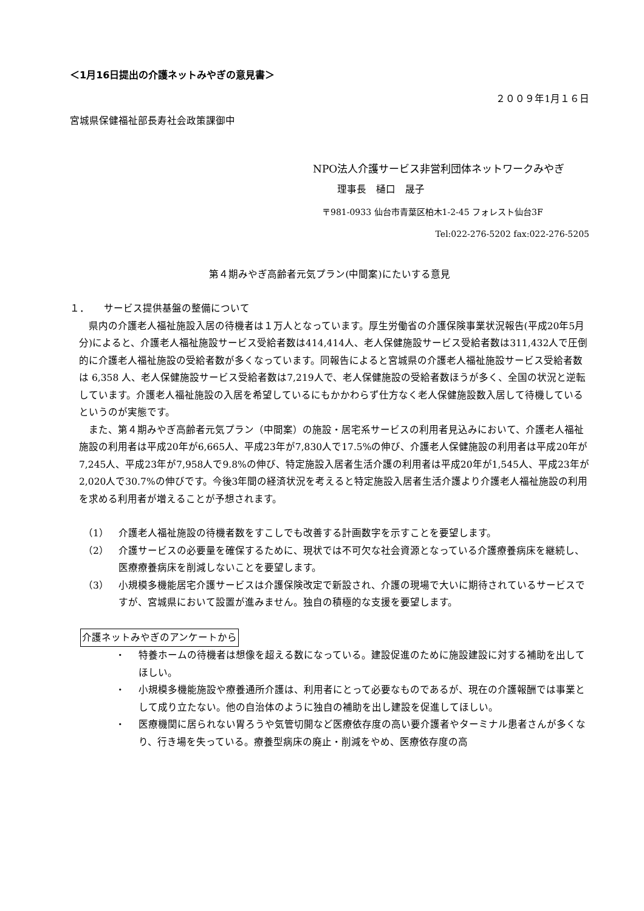＜1月16日提出の介護ネットみやぎの意見書＞
２００９年1月１６日
宮城県保健福祉部長寿社会政策課御中
NPO法人介護サービス非営利団体ネットワークみやぎ
理事長　樋口　晟子
〒981-0933 仙台市青葉区柏木1-2-45 フォレスト仙台3F
Tel:022-276-5202 fax:022-276-5205
第４期みやぎ高齢者元気プラン(中間案)にたいする意見
１．　　サービス提供基盤の整備について
県内の介護老人福祉施設入居の待機者は１万人となっています。厚生労働省の介護保険事業状況報告(平成20年5月分)によると、介護老人福祉施設サービス受給者数は414,414人、老人保健施設サービス受給者数は311,432人で圧倒的に介護老人福祉施設の受給者数が多くなっています。同報告によると宮城県の介護老人福祉施設サービス受給者数は 6,358 人、老人保健施設サービス受給者数は7,219人で、老人保健施設の受給者数ほうが多く、全国の状況と逆転しています。介護老人福祉施設の入居を希望しているにもかかわらず仕方なく老人保健施設数入居して待機しているというのが実態です。
また、第４期みやぎ高齢者元気プラン（中間案）の施設・居宅系サービスの利用者見込みにおいて、介護老人福祉施設の利用者は平成20年が6,665人、平成23年が7,830人で17.5%の伸び、介護老人保健施設の利用者は平成20年が7,245人、平成23年が7,958人で9.8%の伸び、特定施設入居者生活介護の利用者は平成20年が1,545人、平成23年が2,020人で30.7%の伸びです。今後3年間の経済状況を考えると特定施設入居者生活介護より介護老人福祉施設の利用を求める利用者が増えることが予想されます。
（1） 介護老人福祉施設の待機者数をすこしでも改善する計画数字を示すことを要望します。
（2） 介護サービスの必要量を確保するために、現状では不可欠な社会資源となっている介護療養病床を継続し、医療療養病床を削減しないことを要望します。
（3） 小規模多機能居宅介護サービスは介護保険改定で新設され、介護の現場で大いに期待されているサービスですが、宮城県において設置が進みません。独自の積極的な支援を要望します。
介護ネットみやぎのアンケートから
・ 特養ホームの待機者は想像を超える数になっている。建設促進のために施設建設に対する補助を出してほしい。
・ 小規模多機能施設や療養通所介護は、利用者にとって必要なものであるが、現在の介護報酬では事業として成り立たない。他の自治体のように独自の補助を出し建設を促進してほしい。
・ 医療機関に居られない胃ろうや気管切開など医療依存度の高い要介護者やターミナル患者さんが多くなり、行き場を失っている。療養型病床の廃止・削減をやめ、医療依存度の高